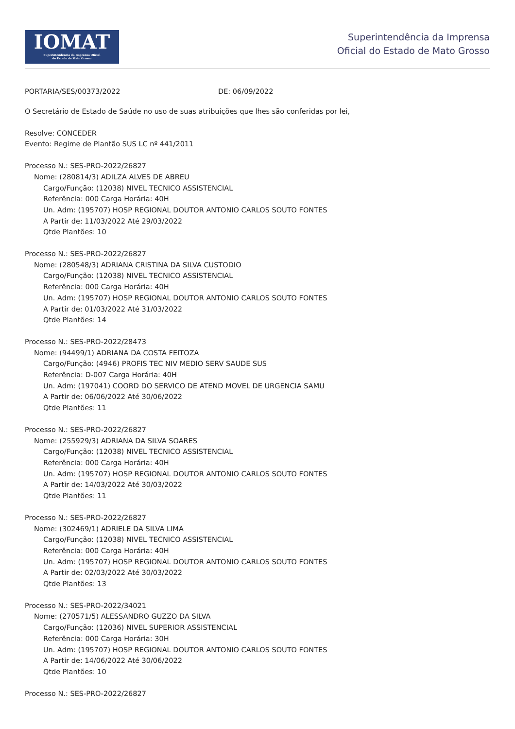IOMAT
Superintendência da Imprensa Oficial
do Estado de Mato Grosso
Superintendência da Imprensa
Oficial do Estado de Mato Grosso
PORTARIA/SES/00373/2022 DE: 06/09/2022
O Secretário de Estado de Saúde no uso de suas atribuições que lhes são conferidas por lei,
Resolve: CONCEDER
Evento: Regime de Plantão SUS LC nº 441/2011
Processo N.: SES-PRO-2022/26827
Nome: (280814/3) ADILZA ALVES DE ABREU
Cargo/Função: (12038) NIVEL TECNICO ASSISTENCIAL
Referência: 000 Carga Horária: 40H
Un. Adm: (195707) HOSP REGIONAL DOUTOR ANTONIO CARLOS SOUTO FONTES
A Partir de: 11/03/2022 Até 29/03/2022
Qtde Plantões: 10
Processo N.: SES-PRO-2022/26827
Nome: (280548/3) ADRIANA CRISTINA DA SILVA CUSTODIO
Cargo/Função: (12038) NIVEL TECNICO ASSISTENCIAL
Referência: 000 Carga Horária: 40H
Un. Adm: (195707) HOSP REGIONAL DOUTOR ANTONIO CARLOS SOUTO FONTES
A Partir de: 01/03/2022 Até 31/03/2022
Qtde Plantões: 14
Processo N.: SES-PRO-2022/28473
Nome: (94499/1) ADRIANA DA COSTA FEITOZA
Cargo/Função: (4946) PROFIS TEC NIV MEDIO SERV SAUDE SUS
Referência: D-007 Carga Horária: 40H
Un. Adm: (197041) COORD DO SERVICO DE ATEND MOVEL DE URGENCIA SAMU
A Partir de: 06/06/2022 Até 30/06/2022
Qtde Plantões: 11
Processo N.: SES-PRO-2022/26827
Nome: (255929/3) ADRIANA DA SILVA SOARES
Cargo/Função: (12038) NIVEL TECNICO ASSISTENCIAL
Referência: 000 Carga Horária: 40H
Un. Adm: (195707) HOSP REGIONAL DOUTOR ANTONIO CARLOS SOUTO FONTES
A Partir de: 14/03/2022 Até 30/03/2022
Qtde Plantões: 11
Processo N.: SES-PRO-2022/26827
Nome: (302469/1) ADRIELE DA SILVA LIMA
Cargo/Função: (12038) NIVEL TECNICO ASSISTENCIAL
Referência: 000 Carga Horária: 40H
Un. Adm: (195707) HOSP REGIONAL DOUTOR ANTONIO CARLOS SOUTO FONTES
A Partir de: 02/03/2022 Até 30/03/2022
Qtde Plantões: 13
Processo N.: SES-PRO-2022/34021
Nome: (270571/5) ALESSANDRO GUZZO DA SILVA
Cargo/Função: (12036) NIVEL SUPERIOR ASSISTENCIAL
Referência: 000 Carga Horária: 30H
Un. Adm: (195707) HOSP REGIONAL DOUTOR ANTONIO CARLOS SOUTO FONTES
A Partir de: 14/06/2022 Até 30/06/2022
Qtde Plantões: 10
Processo N.: SES-PRO-2022/26827